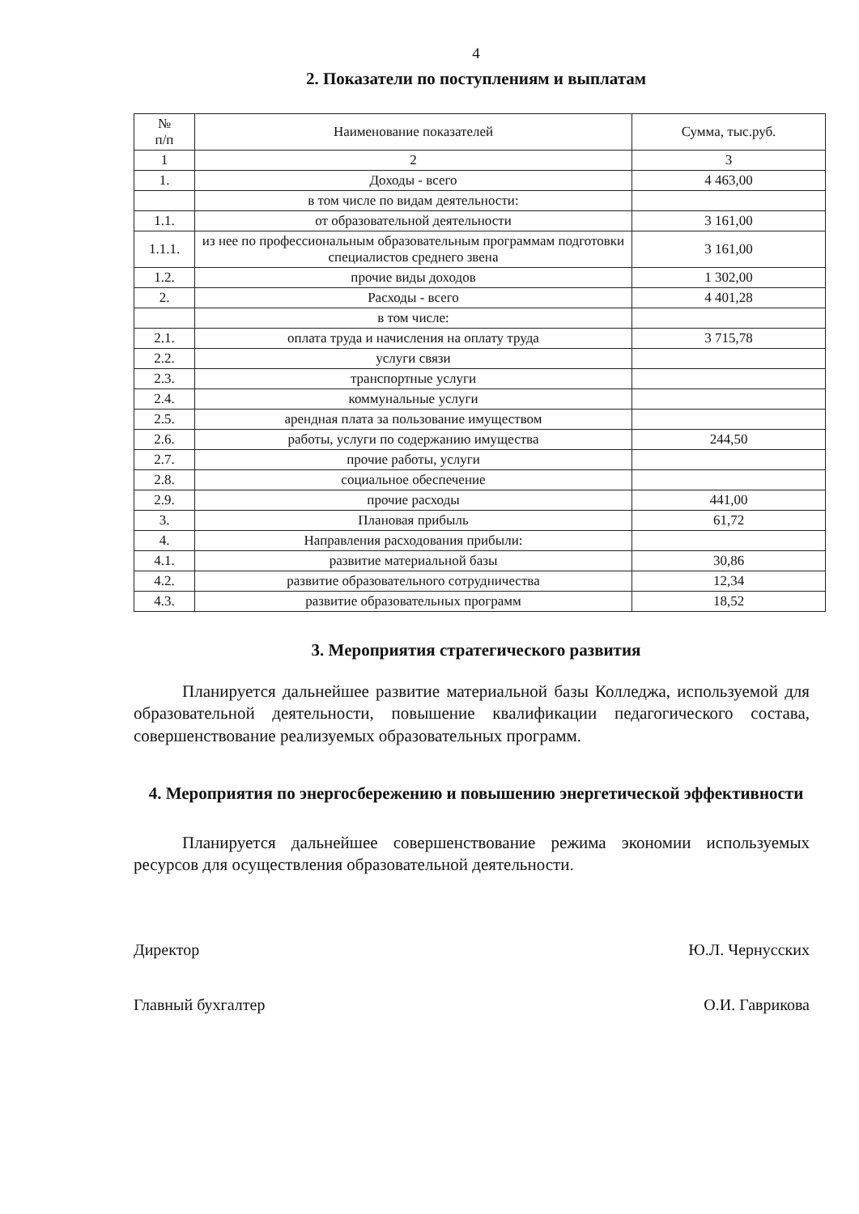4
2. Показатели по поступлениям и выплатам
| № п/п | Наименование показателей | Сумма, тыс.руб. |
| --- | --- | --- |
| 1 | 2 | 3 |
| 1. | Доходы - всего | 4 463,00 |
| | в том числе по видам деятельности: | |
| 1.1. | от образовательной деятельности | 3 161,00 |
| 1.1.1. | из нее по профессиональным образовательным программам подготовки специалистов среднего звена | 3 161,00 |
| 1.2. | прочие виды доходов | 1 302,00 |
| 2. | Расходы - всего | 4 401,28 |
| | в том числе: | |
| 2.1. | оплата труда и начисления на оплату труда | 3 715,78 |
| 2.2. | услуги связи | |
| 2.3. | транспортные услуги | |
| 2.4. | коммунальные услуги | |
| 2.5. | арендная плата за пользование имуществом | |
| 2.6. | работы, услуги по содержанию имущества | 244,50 |
| 2.7. | прочие работы, услуги | |
| 2.8. | социальное обеспечение | |
| 2.9. | прочие расходы | 441,00 |
| 3. | Плановая прибыль | 61,72 |
| 4. | Направления расходования прибыли: | |
| 4.1. | развитие материальной базы | 30,86 |
| 4.2. | развитие образовательного сотрудничества | 12,34 |
| 4.3. | развитие образовательных программ | 18,52 |
3. Мероприятия стратегического развития
Планируется дальнейшее развитие материальной базы Колледжа, используемой для образовательной деятельности, повышение квалификации педагогического состава, совершенствование реализуемых образовательных программ.
4. Мероприятия по энергосбережению и повышению энергетической эффективности
Планируется дальнейшее совершенствование режима экономии используемых ресурсов для осуществления образовательной деятельности.
Директор Ю.Л. Чернусских
Главный бухгалтер О.И. Гаврикова